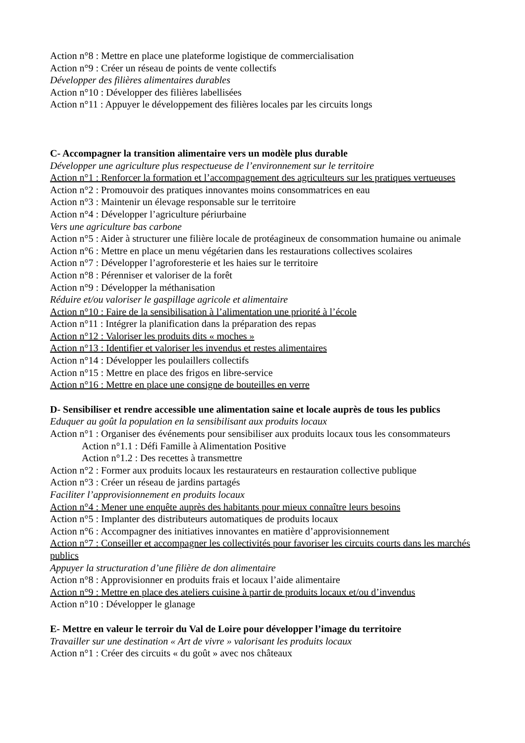Action n°8 : Mettre en place une plateforme logistique de commercialisation
Action n°9 : Créer un réseau de points de vente collectifs
Développer des filières alimentaires durables
Action n°10 : Développer des filières labellisées
Action n°11 : Appuyer le développement des filières locales par les circuits longs
C- Accompagner la transition alimentaire vers un modèle plus durable
Développer une agriculture plus respectueuse de l’environnement sur le territoire
Action n°1 : Renforcer la formation et l’accompagnement des agriculteurs sur les pratiques vertueuses
Action n°2 : Promouvoir des pratiques innovantes moins consommatrices en eau
Action n°3 : Maintenir un élevage responsable sur le territoire
Action n°4 : Développer l’agriculture périurbaine
Vers une agriculture bas carbone
Action n°5 : Aider à structurer une filière locale de protéagineux de consommation humaine ou animale
Action n°6 : Mettre en place un menu végétarien dans les restaurations collectives scolaires
Action n°7 : Développer l’agroforesterie et les haies sur le territoire
Action n°8 : Pérenniser et valoriser de la forêt
Action n°9 : Développer la méthanisation
Réduire et/ou valoriser le gaspillage agricole et alimentaire
Action n°10 : Faire de la sensibilisation à l’alimentation une priorité à l’école
Action n°11 : Intégrer la planification dans la préparation des repas
Action n°12 : Valoriser les produits dits « moches »
Action n°13 : Identifier et valoriser les invendus et restes alimentaires
Action n°14 : Développer les poulaillers collectifs
Action n°15 : Mettre en place des frigos en libre-service
Action n°16 : Mettre en place une consigne de bouteilles en verre
D- Sensibiliser et rendre accessible une alimentation saine et locale auprès de tous les publics
Eduquer au goût la population en la sensibilisant aux produits locaux
Action n°1 : Organiser des événements pour sensibiliser aux produits locaux tous les consommateurs
Action n°1.1 : Défi Famille à Alimentation Positive
Action n°1.2 : Des recettes à transmettre
Action n°2 : Former aux produits locaux les restaurateurs en restauration collective publique
Action n°3 : Créer un réseau de jardins partagés
Faciliter l’approvisionnement en produits locaux
Action n°4 : Mener une enquête auprès des habitants pour mieux connaître leurs besoins
Action n°5 : Implanter des distributeurs automatiques de produits locaux
Action n°6 : Accompagner des initiatives innovantes en matière d’approvisionnement
Action n°7 : Conseiller et accompagner les collectivités pour favoriser les circuits courts dans les marchés publics
Appuyer la structuration d’une filière de don alimentaire
Action n°8 : Approvisionner en produits frais et locaux l’aide alimentaire
Action n°9 : Mettre en place des ateliers cuisine à partir de produits locaux et/ou d’invendus
Action n°10 : Développer le glanage
E- Mettre en valeur le terroir du Val de Loire pour développer l’image du territoire
Travailler sur une destination « Art de vivre » valorisant les produits locaux
Action n°1 : Créer des circuits « du goût » avec nos châteaux